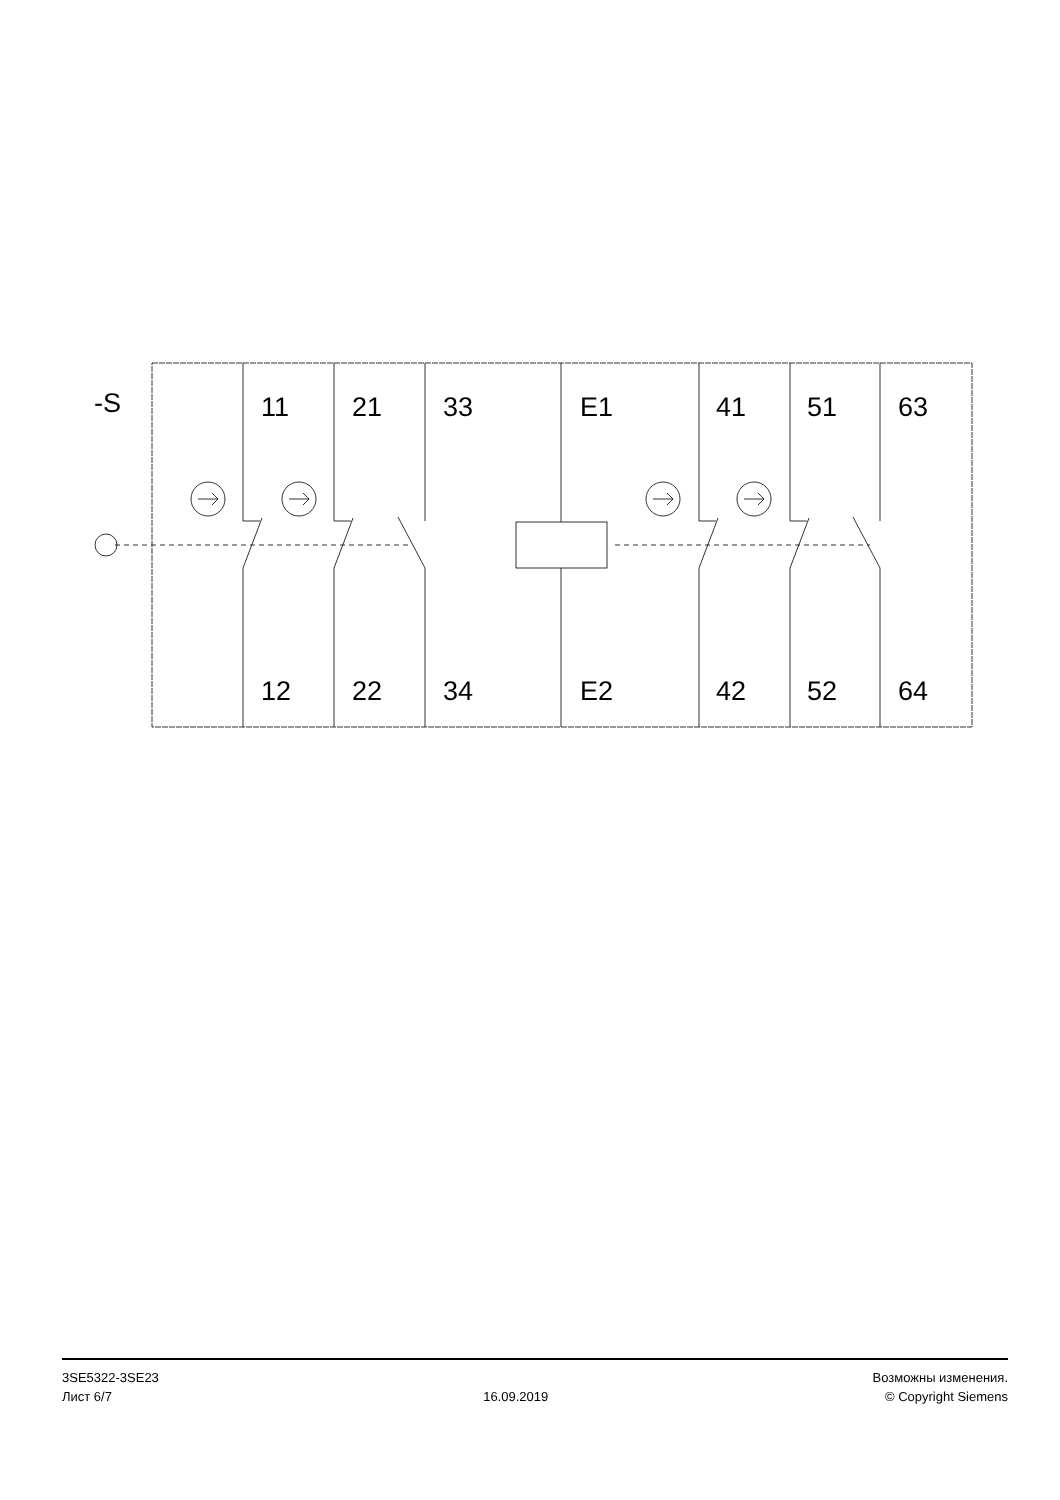-S
11
21
33
E1
41
51
63
12
22
34
E2
42
52
64
3SE5322-3SE23
Лист 6/7
16.09.2019
Возможны изменения.
© Copyright Siemens